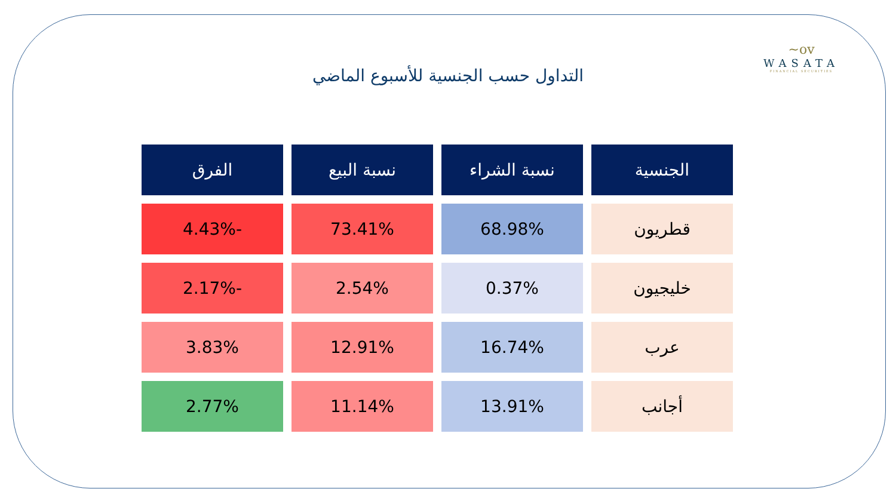~ov
WASATA
FINANCIAL SECURITIES
التداول حسب الجنسية للأسبوع الماضي
| الجنسية | نسبة الشراء | نسبة البيع | الفرق |
| --- | --- | --- | --- |
| قطريون | 68.98% | 73.41% | -4.43% |
| خليجيون | 0.37% | 2.54% | -2.17% |
| عرب | 16.74% | 12.91% | 3.83% |
| أجانب | 13.91% | 11.14% | 2.77% |